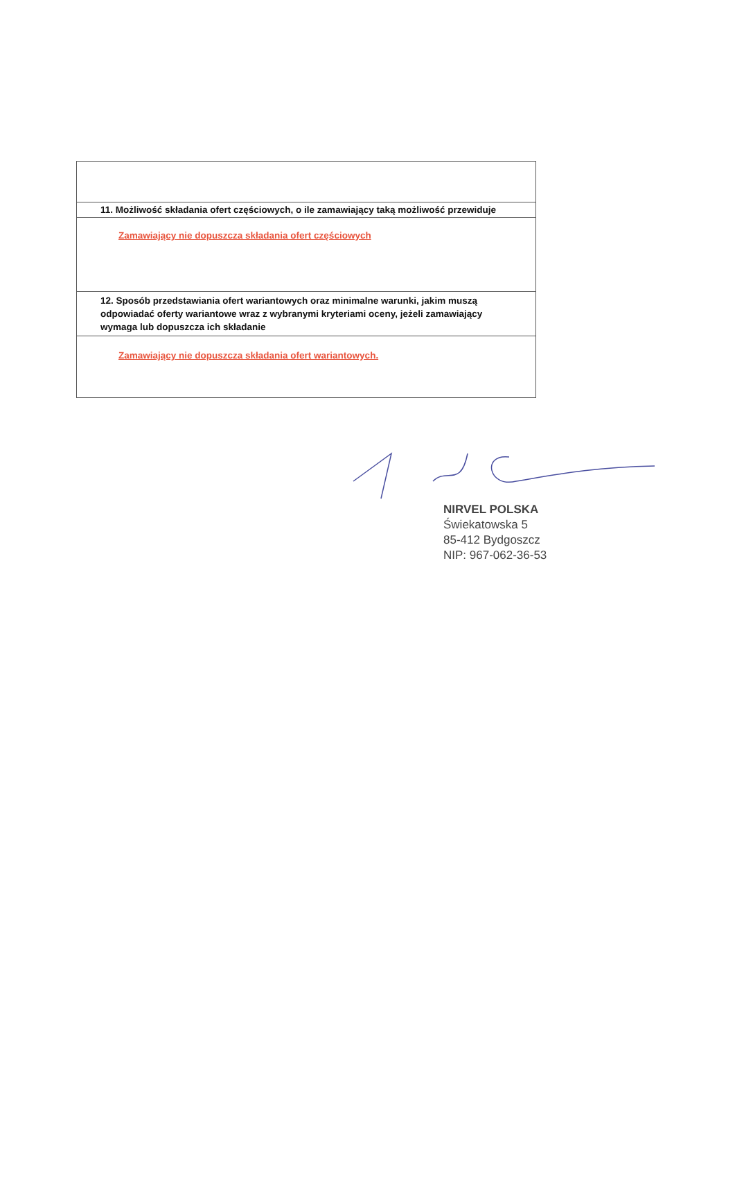| 11. Możliwość składania ofert częściowych, o ile zamawiający taką możliwość przewiduje |
| Zamawiający nie dopuszcza składania ofert częściowych |
| 12. Sposób przedstawiania ofert wariantowych oraz minimalne warunki, jakim muszą odpowiadać oferty wariantowe wraz z wybranymi kryteriami oceny, jeżeli zamawiający wymaga lub dopuszcza ich składanie |
| Zamawiający nie dopuszcza składania ofert wariantowych. |
NIRVEL POLSKA
Świekatowska 5
85-412 Bydgoszcz
NIP: 967-062-36-53